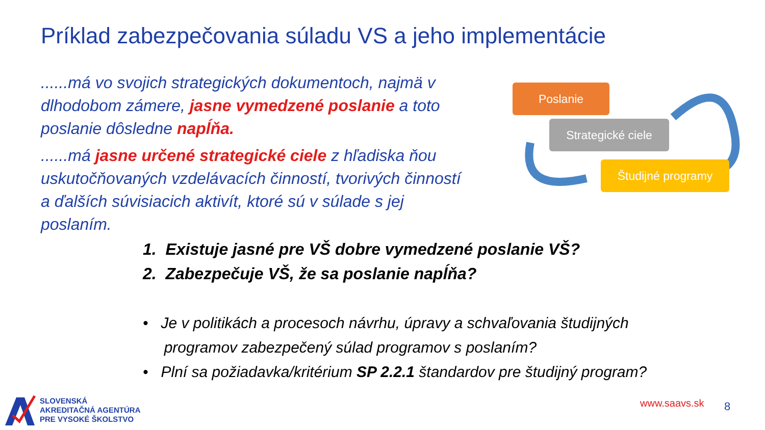Príklad zabezpečovania súladu VS a jeho implementácie
......má vo svojich strategických dokumentoch, najmä v dlhodobom zámere, jasne vymedzené poslanie a toto poslanie dôsledne napĺňa.
......má jasne určené strategické ciele z hľadiska ňou uskutočňovaných vzdelávacích činností, tvorivých činností a ďalších súvisiacich aktivít, ktoré sú v súlade s jej poslaním.
Poslanie
Strategické ciele
Študijné programy
1. Existuje jasné pre VŠ dobre vymedzené poslanie VŠ?
2. Zabezpečuje VŠ, že sa poslanie napĺňa?
• Je v politikách a procesoch návrhu, úpravy a schvaľovania študijných
programov zabezpečený súlad programov s poslaním?
• Plní sa požiadavka/kritérium SP 2.2.1 štandardov pre študijný program?
SLOVENSKÁ
AKREDITAČNÁ AGENTÚRA
PRE VYSOKÉ ŠKOLSTVO
www.saavs.sk 8